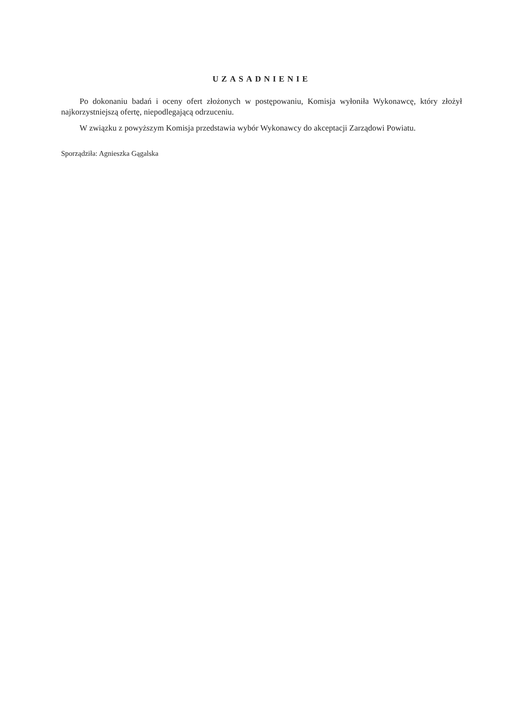UZASADNIENIE
Po dokonaniu badań i oceny ofert złożonych w postępowaniu, Komisja wyłoniła Wykonawcę, który złożył najkorzystniejszą ofertę, niepodlegającą odrzuceniu.
W związku z powyższym Komisja przedstawia wybór Wykonawcy do akceptacji Zarządowi Powiatu.
Sporządziła: Agnieszka Gągalska